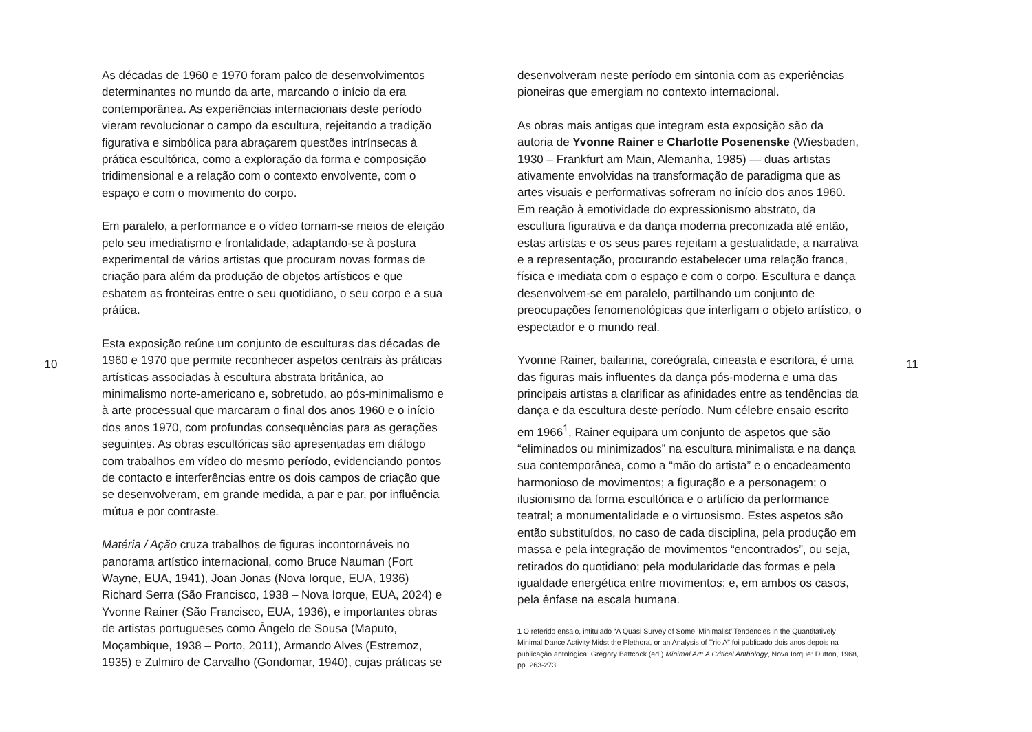10
As décadas de 1960 e 1970 foram palco de desenvolvimentos determinantes no mundo da arte, marcando o início da era contemporânea. As experiências internacionais deste período vieram revolucionar o campo da escultura, rejeitando a tradição figurativa e simbólica para abraçarem questões intrínsecas à prática escultórica, como a exploração da forma e composição tridimensional e a relação com o contexto envolvente, com o espaço e com o movimento do corpo.
Em paralelo, a performance e o vídeo tornam-se meios de eleição pelo seu imediatismo e frontalidade, adaptando-se à postura experimental de vários artistas que procuram novas formas de criação para além da produção de objetos artísticos e que esbatem as fronteiras entre o seu quotidiano, o seu corpo e a sua prática.
Esta exposição reúne um conjunto de esculturas das décadas de 1960 e 1970 que permite reconhecer aspetos centrais às práticas artísticas associadas à escultura abstrata britânica, ao minimalismo norte-americano e, sobretudo, ao pós-minimalismo e à arte processual que marcaram o final dos anos 1960 e o início dos anos 1970, com profundas consequências para as gerações seguintes. As obras escultóricas são apresentadas em diálogo com trabalhos em vídeo do mesmo período, evidenciando pontos de contacto e interferências entre os dois campos de criação que se desenvolveram, em grande medida, a par e par, por influência mútua e por contraste.
Matéria / Ação cruza trabalhos de figuras incontornáveis no panorama artístico internacional, como Bruce Nauman (Fort Wayne, EUA, 1941), Joan Jonas (Nova Iorque, EUA, 1936) Richard Serra (São Francisco, 1938 – Nova Iorque, EUA, 2024) e Yvonne Rainer (São Francisco, EUA, 1936), e importantes obras de artistas portugueses como Ângelo de Sousa (Maputo, Moçambique, 1938 – Porto, 2011), Armando Alves (Estremoz, 1935) e Zulmiro de Carvalho (Gondomar, 1940), cujas práticas se
desenvolveram neste período em sintonia com as experiências pioneiras que emergiam no contexto internacional.
As obras mais antigas que integram esta exposição são da autoria de Yvonne Rainer e Charlotte Posenenske (Wiesbaden, 1930 – Frankfurt am Main, Alemanha, 1985) — duas artistas ativamente envolvidas na transformação de paradigma que as artes visuais e performativas sofreram no início dos anos 1960. Em reação à emotividade do expressionismo abstrato, da escultura figurativa e da dança moderna preconizada até então, estas artistas e os seus pares rejeitam a gestualidade, a narrativa e a representação, procurando estabelecer uma relação franca, física e imediata com o espaço e com o corpo. Escultura e dança desenvolvem-se em paralelo, partilhando um conjunto de preocupações fenomenológicas que interligam o objeto artístico, o espectador e o mundo real.
Yvonne Rainer, bailarina, coreógrafa, cineasta e escritora, é uma das figuras mais influentes da dança pós-moderna e uma das principais artistas a clarificar as afinidades entre as tendências da dança e da escultura deste período. Num célebre ensaio escrito em 1966<sup>1</sup>, Rainer equipara um conjunto de aspetos que são “eliminados ou minimizados” na escultura minimalista e na dança sua contemporânea, como a “mão do artista” e o encadeamento harmonioso de movimentos; a figuração e a personagem; o ilusionismo da forma escultórica e o artifício da performance teatral; a monumentalidade e o virtuosismo. Estes aspetos são então substituídos, no caso de cada disciplina, pela produção em massa e pela integração de movimentos “encontrados”, ou seja, retirados do quotidiano; pela modularidade das formas e pela igualdade energética entre movimentos; e, em ambos os casos, pela ênfase na escala humana.
1 O referido ensaio, intitulado “A Quasi Survey of Some ’Minimalist’ Tendencies in the Quantitatively Minimal Dance Activity Midst the Plethora, or an Analysis of Trio A” foi publicado dois anos depois na publicação antológica: Gregory Battcock (ed.) Minimal Art: A Critical Anthology, Nova Iorque: Dutton, 1968, pp. 263-273.
11